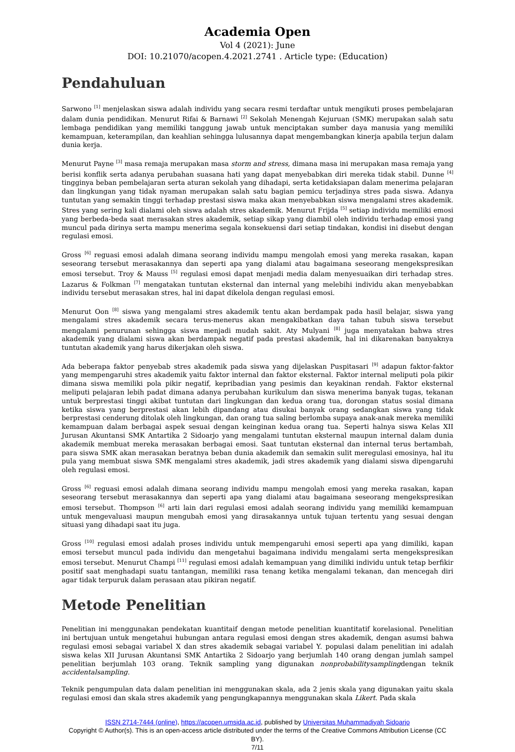Academia Open
Vol 4 (2021): June
DOI: 10.21070/acopen.4.2021.2741 . Article type: (Education)
Pendahuluan
Sarwono <sup>[1]</sup> menjelaskan siswa adalah individu yang secara resmi terdaftar untuk mengikuti proses pembelajaran dalam dunia pendidikan. Menurut Rifai & Barnawi <sup>[2]</sup> Sekolah Menengah Kejuruan (SMK) merupakan salah satu lembaga pendidikan yang memiliki tanggung jawab untuk menciptakan sumber daya manusia yang memiliki kemampuan, keterampilan, dan keahlian sehingga lulusannya dapat mengembangkan kinerja apabila terjun dalam dunia kerja.
Menurut Payne <sup>[3]</sup> masa remaja merupakan masa storm and stress, dimana masa ini merupakan masa remaja yang berisi konflik serta adanya perubahan suasana hati yang dapat menyebabkan diri mereka tidak stabil. Dunne <sup>[4]</sup> tingginya beban pembelajaran serta aturan sekolah yang dihadapi, serta ketidaksiapan dalam menerima pelajaran dan lingkungan yang tidak nyaman merupakan salah satu bagian pemicu terjadinya stres pada siswa. Adanya tuntutan yang semakin tinggi terhadap prestasi siswa maka akan menyebabkan siswa mengalami stres akademik. Stres yang sering kali dialami oleh siswa adalah stres akademik. Menurut Frijda <sup>[5]</sup> setiap individu memiliki emosi yang berbeda-beda saat merasakan stres akademik, setiap sikap yang diambil oleh individu terhadap emosi yang muncul pada dirinya serta mampu menerima segala konsekuensi dari setiap tindakan, kondisi ini disebut dengan regulasi emosi.
Gross <sup>[6]</sup> reguasi emosi adalah dimana seorang individu mampu mengolah emosi yang mereka rasakan, kapan seseorang tersebut merasakannya dan seperti apa yang dialami atau bagaimana seseorang mengekspresikan emosi tersebut. Troy & Mauss <sup>[5]</sup> regulasi emosi dapat menjadi media dalam menyesuaikan diri terhadap stres. Lazarus & Folkman <sup>[7]</sup> mengatakan tuntutan eksternal dan internal yang melebihi individu akan menyebabkan individu tersebut merasakan stres, hal ini dapat dikelola dengan regulasi emosi.
Menurut Oon <sup>[8]</sup> siswa yang mengalami stres akademik tentu akan berdampak pada hasil belajar, siswa yang mengalami stres akademik secara terus-menerus akan mengakibatkan daya tahan tubuh siswa tersebut mengalami penurunan sehingga siswa menjadi mudah sakit. Aty Mulyani <sup>[8]</sup> juga menyatakan bahwa stres akademik yang dialami siswa akan berdampak negatif pada prestasi akademik, hal ini dikarenakan banyaknya tuntutan akademik yang harus dikerjakan oleh siswa.
Ada beberapa faktor penyebab stres akademik pada siswa yang dijelaskan Puspitasari <sup>[9]</sup> adapun faktor-faktor yang mempengaruhi stres akademik yaitu faktor internal dan faktor eksternal. Faktor internal meliputi pola pikir dimana siswa memiliki pola pikir negatif, kepribadian yang pesimis dan keyakinan rendah. Faktor eksternal meliputi pelajaran lebih padat dimana adanya perubahan kurikulum dan siswa menerima banyak tugas, tekanan untuk berprestasi tinggi akibat tuntutan dari lingkungan dan kedua orang tua, dorongan status sosial dimana ketika siswa yang berprestasi akan lebih dipandang atau disukai banyak orang sedangkan siswa yang tidak berprestasi cenderung ditolak oleh lingkungan, dan orang tua saling berlomba supaya anak-anak mereka memiliki kemampuan dalam berbagai aspek sesuai dengan keinginan kedua orang tua. Seperti halnya siswa Kelas XII Jurusan Akuntansi SMK Antartika 2 Sidoarjo yang mengalami tuntutan eksternal maupun internal dalam dunia akademik membuat mereka merasakan berbagai emosi. Saat tuntutan eksternal dan internal terus bertambah, para siswa SMK akan merasakan beratnya beban dunia akademik dan semakin sulit meregulasi emosinya, hal itu pula yang membuat siswa SMK mengalami stres akademik, jadi stres akademik yang dialami siswa dipengaruhi oleh regulasi emosi.
Gross <sup>[6]</sup> reguasi emosi adalah dimana seorang individu mampu mengolah emosi yang mereka rasakan, kapan seseorang tersebut merasakannya dan seperti apa yang dialami atau bagaimana seseorang mengekspresikan emosi tersebut. Thompson <sup>[6]</sup> arti lain dari regulasi emosi adalah seorang individu yang memiliki kemampuan untuk mengevaluasi maupun mengubah emosi yang dirasakannya untuk tujuan tertentu yang sesuai dengan situasi yang dihadapi saat itu juga.
Gross <sup>[10]</sup> regulasi emosi adalah proses individu untuk mempengaruhi emosi seperti apa yang dimiliki, kapan emosi tersebut muncul pada individu dan mengetahui bagaimana individu mengalami serta mengekspresikan emosi tersebut. Menurut Champi <sup>[11]</sup> regulasi emosi adalah kemampuan yang dimiliki individu untuk tetap berfikir positif saat menghadapi suatu tantangan, memiliki rasa tenang ketika mengalami tekanan, dan mencegah diri agar tidak terpuruk dalam perasaan atau pikiran negatif.
Metode Penelitian
Penelitian ini menggunakan pendekatan kuantitaif dengan metode penelitian kuantitatif korelasional. Penelitian ini bertujuan untuk mengetahui hubungan antara regulasi emosi dengan stres akademik, dengan asumsi bahwa regulasi emosi sebagai variabel X dan stres akademik sebagai variabel Y. populasi dalam penelitian ini adalah siswa kelas XII Jurusan Akuntansi SMK Antartika 2 Sidoarjo yang berjumlah 140 orang dengan jumlah sampel penelitian berjumlah 103 orang. Teknik sampling yang digunakan nonprobabilitysamplingdengan teknik accidentalsampling.
Teknik pengumpulan data dalam penelitian ini menggunakan skala, ada 2 jenis skala yang digunakan yaitu skala regulasi emosi dan skala stres akademik yang pengungkapannya menggunakan skala Likert. Pada skala
ISSN 2714-7444 (online), https://acopen.umsida.ac.id, published by Universitas Muhammadiyah Sidoarjo
Copyright © Author(s). This is an open-access article distributed under the terms of the Creative Commons Attribution License (CC BY).
7/11